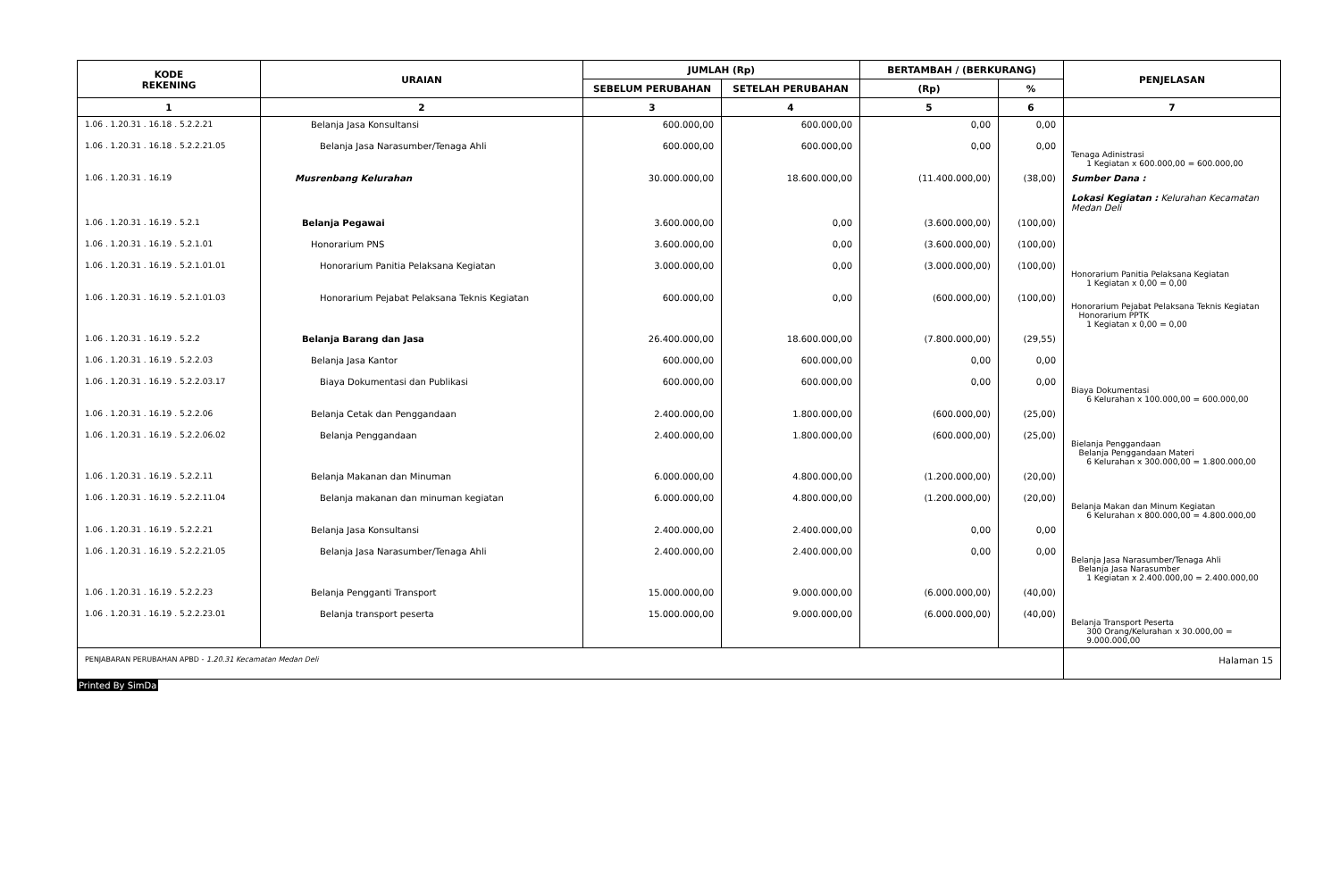| KODE REKENING | URAIAN | JUMLAH (Rp) | | BERTAMBAH / (BERKURANG) | | PENJELASAN |
| --- | --- | --- | --- | --- | --- | --- |
| | | SEBELUM PERUBAHAN | SETELAH PERUBAHAN | (Rp) | % | |
| 1 | 2 | 3 | 4 | 5 | 6 | 7 |
| 1.06 . 1.20.31 . 16.18 . 5.2.2.21 | Belanja Jasa Konsultansi | 600.000,00 | 600.000,00 | 0,00 | 0,00 | |
| 1.06 . 1.20.31 . 16.18 . 5.2.2.21.05 | Belanja Jasa Narasumber/Tenaga Ahli | 600.000,00 | 600.000,00 | 0,00 | 0,00 | Tenaga Adinistrasi 1 Kegiatan x 600.000,00 = 600.000,00 |
| 1.06 . 1.20.31 . 16.19 | Musrenbang Kelurahan | 30.000.000,00 | 18.600.000,00 | (11.400.000,00) | (38,00) | Sumber Dana : Lokasi Kegiatan : Kelurahan Kecamatan Medan Deli |
| 1.06 . 1.20.31 . 16.19 . 5.2.1 | Belanja Pegawai | 3.600.000,00 | 0,00 | (3.600.000,00) | (100,00) | |
| 1.06 . 1.20.31 . 16.19 . 5.2.1.01 | Honorarium PNS | 3.600.000,00 | 0,00 | (3.600.000,00) | (100,00) | |
| 1.06 . 1.20.31 . 16.19 . 5.2.1.01.01 | Honorarium Panitia Pelaksana Kegiatan | 3.000.000,00 | 0,00 | (3.000.000,00) | (100,00) | Honorarium Panitia Pelaksana Kegiatan 1 Kegiatan x 0,00 = 0,00 |
| 1.06 . 1.20.31 . 16.19 . 5.2.1.01.03 | Honorarium Pejabat Pelaksana Teknis Kegiatan | 600.000,00 | 0,00 | (600.000,00) | (100,00) | Honorarium Pejabat Pelaksana Teknis Kegiatan Honorarium PPTK 1 Kegiatan x 0,00 = 0,00 |
| 1.06 . 1.20.31 . 16.19 . 5.2.2 | Belanja Barang dan Jasa | 26.400.000,00 | 18.600.000,00 | (7.800.000,00) | (29,55) | |
| 1.06 . 1.20.31 . 16.19 . 5.2.2.03 | Belanja Jasa Kantor | 600.000,00 | 600.000,00 | 0,00 | 0,00 | |
| 1.06 . 1.20.31 . 16.19 . 5.2.2.03.17 | Biaya Dokumentasi dan Publikasi | 600.000,00 | 600.000,00 | 0,00 | 0,00 | Biaya Dokumentasi 6 Kelurahan x 100.000,00 = 600.000,00 |
| 1.06 . 1.20.31 . 16.19 . 5.2.2.06 | Belanja Cetak dan Penggandaan | 2.400.000,00 | 1.800.000,00 | (600.000,00) | (25,00) | |
| 1.06 . 1.20.31 . 16.19 . 5.2.2.06.02 | Belanja Penggandaan | 2.400.000,00 | 1.800.000,00 | (600.000,00) | (25,00) | Bielanja Penggandaan Belanja Penggandaan Materi 6 Kelurahan x 300.000,00 = 1.800.000,00 |
| 1.06 . 1.20.31 . 16.19 . 5.2.2.11 | Belanja Makanan dan Minuman | 6.000.000,00 | 4.800.000,00 | (1.200.000,00) | (20,00) | |
| 1.06 . 1.20.31 . 16.19 . 5.2.2.11.04 | Belanja makanan dan minuman kegiatan | 6.000.000,00 | 4.800.000,00 | (1.200.000,00) | (20,00) | Belanja Makan dan Minum Kegiatan 6 Kelurahan x 800.000,00 = 4.800.000,00 |
| 1.06 . 1.20.31 . 16.19 . 5.2.2.21 | Belanja Jasa Konsultansi | 2.400.000,00 | 2.400.000,00 | 0,00 | 0,00 | |
| 1.06 . 1.20.31 . 16.19 . 5.2.2.21.05 | Belanja Jasa Narasumber/Tenaga Ahli | 2.400.000,00 | 2.400.000,00 | 0,00 | 0,00 | Belanja Jasa Narasumber/Tenaga Ahli Belanja Jasa Narasumber 1 Kegiatan x 2.400.000,00 = 2.400.000,00 |
| 1.06 . 1.20.31 . 16.19 . 5.2.2.23 | Belanja Pengganti Transport | 15.000.000,00 | 9.000.000,00 | (6.000.000,00) | (40,00) | |
| 1.06 . 1.20.31 . 16.19 . 5.2.2.23.01 | Belanja transport peserta | 15.000.000,00 | 9.000.000,00 | (6.000.000,00) | (40,00) | Belanja Transport Peserta 300 Orang/Kelurahan x 30.000,00 = 9.000.000,00 |
| PENJABARAN PERUBAHAN APBD - 1.20.31 Kecamatan Medan Deli | | | | | | Halaman 15 |
Printed By SimDa